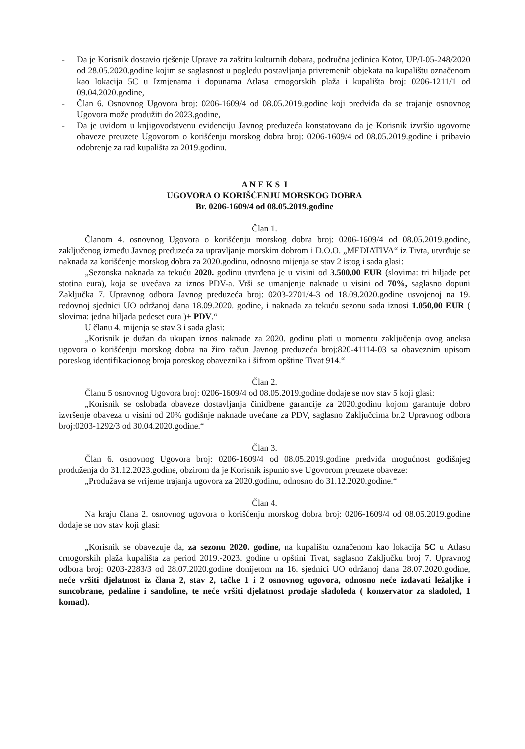- Da je Korisnik dostavio rješenje Uprave za zaštitu kulturnih dobara, područna jedinica Kotor, UP/I-05-248/2020 od 28.05.2020.godine kojim se saglasnost u pogledu postavljanja privremenih objekata na kupalištu označenom kao lokacija 5C u Izmjenama i dopunama Atlasa crnogorskih plaža i kupališta broj: 0206-1211/1 od 09.04.2020.godine,
- Član 6. Osnovnog Ugovora broj: 0206-1609/4 od 08.05.2019.godine koji predviđa da se trajanje osnovnog Ugovora može produžiti do 2023.godine,
- Da je uvidom u knjigovodstvenu evidenciju Javnog preduzeća konstatovano da je Korisnik izvršio ugovorne obaveze preuzete Ugovorom o korišćenju morskog dobra broj: 0206-1609/4 od 08.05.2019.godine i pribavio odobrenje za rad kupališta za 2019.godinu.
A N E K S I
UGOVORA O KORIŠĆENJU MORSKOG DOBRA
Br. 0206-1609/4 od 08.05.2019.godine
Član 1.
Članom 4. osnovnog Ugovora o korišćenju morskog dobra broj: 0206-1609/4 od 08.05.2019.godine, zaključenog između Javnog preduzeća za upravljanje morskim dobrom i D.O.O. „MEDIATIVA“ iz Tivta, utvrđuje se naknada za korišćenje morskog dobra za 2020.godinu, odnosno mijenja se stav 2 istog i sada glasi:
„Sezonska naknada za tekuću 2020. godinu utvrđena je u visini od 3.500,00 EUR (slovima: tri hiljade pet stotina eura), koja se uvećava za iznos PDV-a. Vrši se umanjenje naknade u visini od 70%, saglasno dopuni Zaključka 7. Upravnog odbora Javnog preduzeća broj: 0203-2701/4-3 od 18.09.2020.godine usvojenoj na 19. redovnoj sjednici UO održanoj dana 18.09.2020. godine, i naknada za tekuću sezonu sada iznosi 1.050,00 EUR ( slovima: jedna hiljada pedeset eura )+ PDV.“
U članu 4. mijenja se stav 3 i sada glasi:
„Korisnik je dužan da ukupan iznos naknade za 2020. godinu plati u momentu zaključenja ovog aneksa ugovora o korišćenju morskog dobra na žiro račun Javnog preduzeća broj:820-41114-03 sa obaveznim upisom poreskog identifikacionog broja poreskog obaveznika i šifrom opštine Tivat 914.“
Član 2.
Članu 5 osnovnog Ugovora broj: 0206-1609/4 od 08.05.2019.godine dodaje se nov stav 5 koji glasi:
„Korisnik se oslobađa obaveze dostavljanja činidbene garancije za 2020.godinu kojom garantuje dobro izvršenje obaveza u visini od 20% godišnje naknade uvećane za PDV, saglasno Zaključcima br.2 Upravnog odbora broj:0203-1292/3 od 30.04.2020.godine.“
Član 3.
Član 6. osnovnog Ugovora broj: 0206-1609/4 od 08.05.2019.godine predviđa mogućnost godišnjeg produženja do 31.12.2023.godine, obzirom da je Korisnik ispunio sve Ugovorom preuzete obaveze:
„Produžava se vrijeme trajanja ugovora za 2020.godinu, odnosno do 31.12.2020.godine.“
Član 4.
Na kraju člana 2. osnovnog ugovora o korišćenju morskog dobra broj: 0206-1609/4 od 08.05.2019.godine dodaje se nov stav koji glasi:
„Korisnik se obavezuje da, za sezonu 2020. godine, na kupalištu označenom kao lokacija 5C u Atlasu crnogorskih plaža kupališta za period 2019.-2023. godine u opštini Tivat, saglasno Zaključku broj 7. Upravnog odbora broj: 0203-2283/3 od 28.07.2020.godine donijetom na 16. sjednici UO održanoj dana 28.07.2020.godine, neće vršiti djelatnost iz člana 2, stav 2, tačke 1 i 2 osnovnog ugovora, odnosno neće izdavati ležaljke i suncobrane, pedaline i sandoline, te neće vršiti djelatnost prodaje sladoleda ( konzervator za sladoled, 1 komad).